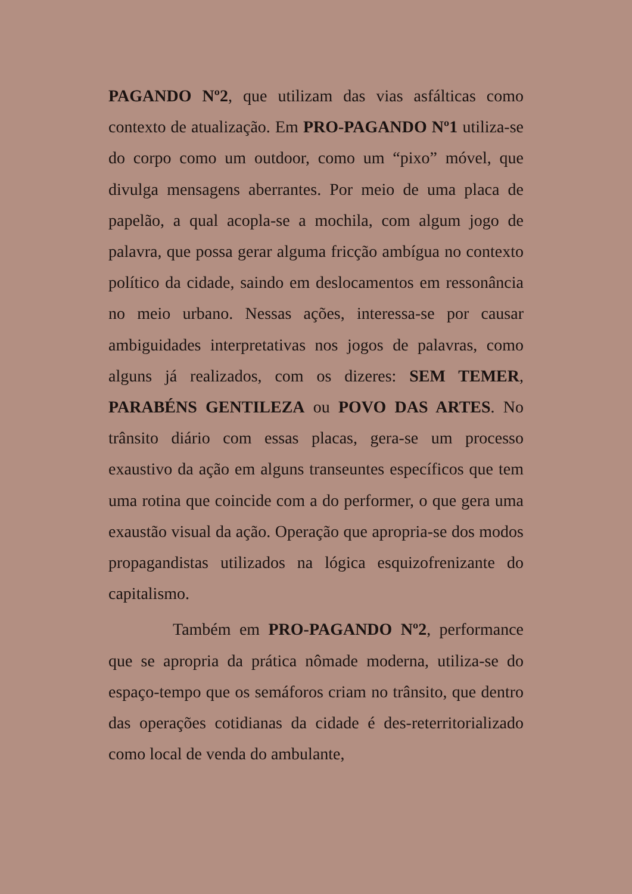PAGANDO Nº2, que utilizam das vias asfálticas como contexto de atualização. Em PRO-PAGANDO Nº1 utiliza-se do corpo como um outdoor, como um “pixo” móvel, que divulga mensagens aberrantes. Por meio de uma placa de papelão, a qual acopla-se a mochila, com algum jogo de palavra, que possa gerar alguma fricção ambígua no contexto político da cidade, saindo em deslocamentos em ressonância no meio urbano. Nessas ações, interessa-se por causar ambiguidades interpretativas nos jogos de palavras, como alguns já realizados, com os dizeres: SEM TEMER, PARABÉNS GENTILEZA ou POVO DAS ARTES. No trânsito diário com essas placas, gera-se um processo exaustivo da ação em alguns transeuntes específicos que tem uma rotina que coincide com a do performer, o que gera uma exaustão visual da ação. Operação que apropria-se dos modos propagandistas utilizados na lógica esquizofrenizante do capitalismo.
Também em PRO-PAGANDO Nº2, performance que se apropria da prática nômade moderna, utiliza-se do espaço-tempo que os semáforos criam no trânsito, que dentro das operações cotidianas da cidade é des-reterritorializado como local de venda do ambulante,